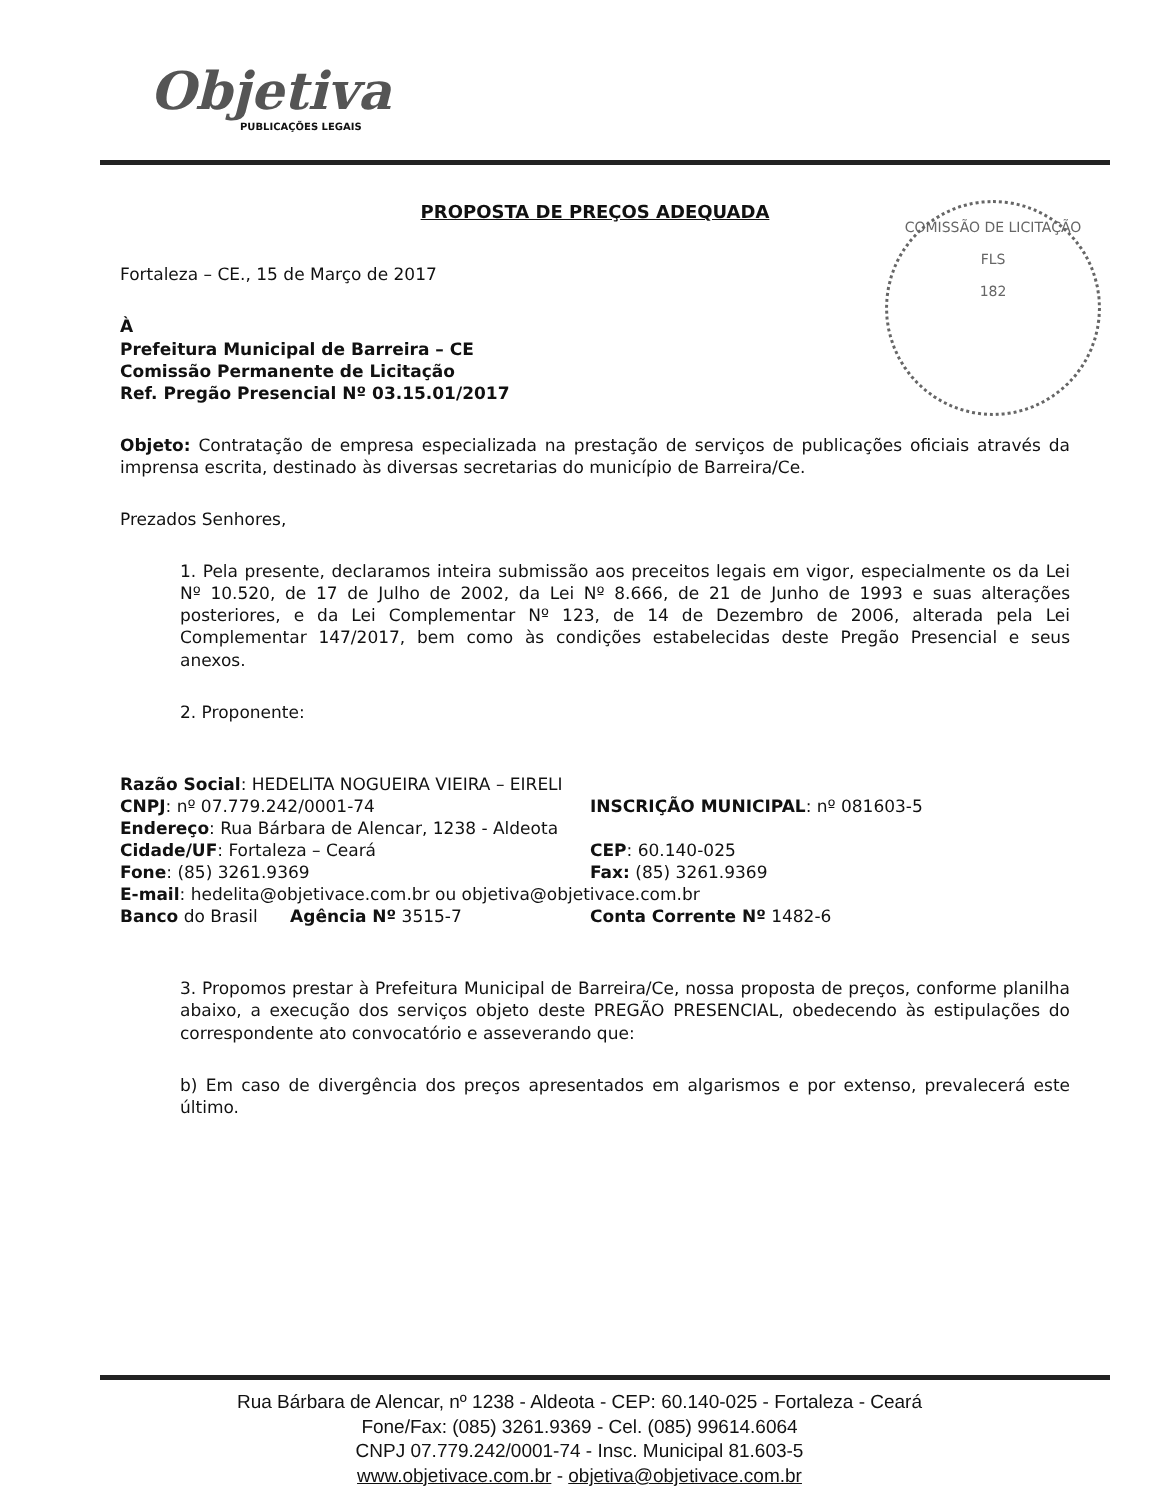Objetiva
PUBLICAÇÕES LEGAIS
COMISSÃO DE LICITAÇÃO
FLS
182
PROPOSTA DE PREÇOS ADEQUADA
Fortaleza – CE., 15 de Março de 2017
À
Prefeitura Municipal de Barreira – CE
Comissão Permanente de Licitação
Ref. Pregão Presencial Nº 03.15.01/2017
Objeto: Contratação de empresa especializada na prestação de serviços de publicações oficiais através da imprensa escrita, destinado às diversas secretarias do município de Barreira/Ce.
Prezados Senhores,
1. Pela presente, declaramos inteira submissão aos preceitos legais em vigor, especialmente os da Lei Nº 10.520, de 17 de Julho de 2002, da Lei Nº 8.666, de 21 de Junho de 1993 e suas alterações posteriores, e da Lei Complementar Nº 123, de 14 de Dezembro de 2006, alterada pela Lei Complementar 147/2017, bem como às condições estabelecidas deste Pregão Presencial e seus anexos.
2. Proponente:
Razão Social: HEDELITA NOGUEIRA VIEIRA – EIRELI
CNPJ: nº 07.779.242/0001-74
INSCRIÇÃO MUNICIPAL: nº 081603-5
Endereço: Rua Bárbara de Alencar, 1238 - Aldeota
Cidade/UF: Fortaleza – Ceará
CEP: 60.140-025
Fone: (85) 3261.9369
Fax: (85) 3261.9369
E-mail: hedelita@objetivace.com.br ou objetiva@objetivace.com.br
Banco do Brasil Agência Nº 3515-7
Conta Corrente Nº 1482-6
3. Propomos prestar à Prefeitura Municipal de Barreira/Ce, nossa proposta de preços, conforme planilha abaixo, a execução dos serviços objeto deste PREGÃO PRESENCIAL, obedecendo às estipulações do correspondente ato convocatório e asseverando que:
b) Em caso de divergência dos preços apresentados em algarismos e por extenso, prevalecerá este último.
Rua Bárbara de Alencar, nº 1238 - Aldeota - CEP: 60.140-025 - Fortaleza - Ceará
Fone/Fax: (085) 3261.9369 - Cel. (085) 99614.6064
CNPJ 07.779.242/0001-74 - Insc. Municipal 81.603-5
www.objetivace.com.br - objetiva@objetivace.com.br